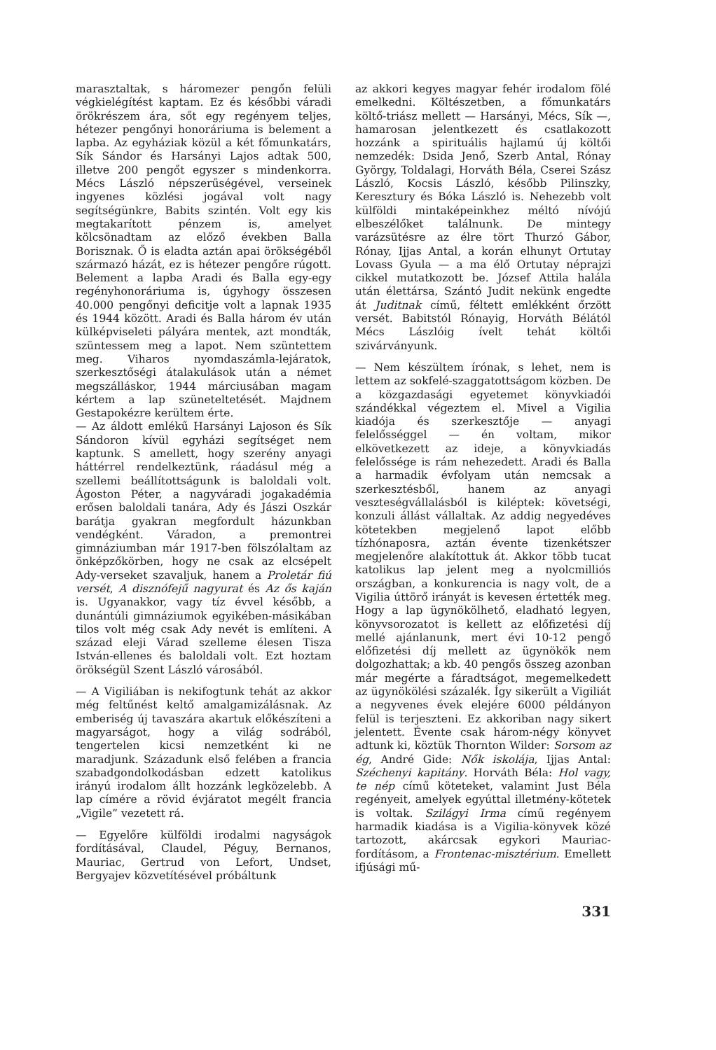marasztaltak, s háromezer pengőn felüli végkielégítést kaptam. Ez és későbbi váradi örökrészem ára, sőt egy regényem teljes, hétezer pengőnyi honoráriuma is belement a lapba. Az egyháziak közül a két főmunkatárs, Sík Sándor és Harsányi Lajos adtak 500, illetve 200 pengőt egyszer s mindenkorra. Mécs László népszerűségével, verseinek ingyenes közlési jogával volt nagy segítségünkre, Babits szintén. Volt egy kis megtakarított pénzem is, amelyet kölcsönadtam az előző években Balla Borisznak. Ő is eladta aztán apai örökségéből származó házát, ez is hétezer pengőre rúgott. Belement a lapba Aradi és Balla egy-egy regényhonoráriuma is, úgyhogy összesen 40.000 pengőnyi deficitje volt a lapnak 1935 és 1944 között. Aradi és Balla három év után külképviseleti pályára mentek, azt mondták, szüntessem meg a lapot. Nem szüntettem meg. Viharos nyomdaszámla-lejáratok, szerkesztőségi átalakulások után a német megszálláskor, 1944 márciusában magam kértem a lap szüneteltetését. Majdnem Gestapokézre kerültem érte.
— Az áldott emlékű Harsányi Lajoson és Sík Sándoron kívül egyházi segítséget nem kaptunk. S amellett, hogy szerény anyagi háttérrel rendelkeztünk, ráadásul még a szellemi beállítottságunk is baloldali volt. Ágoston Péter, a nagyváradi jogakadémia erősen baloldali tanára, Ady és Jászi Oszkár barátja gyakran megfordult házunkban vendégként. Váradon, a premontrei gimnáziumban már 1917-ben fölszólaltam az önképzőkörben, hogy ne csak az elcsépelt Ady-verseket szavaljuk, hanem a Proletár fiú versét, A disznófejű nagyurat és Az ős kaján is. Ugyanakkor, vagy tíz évvel később, a dunántúli gimnáziumok egyikében-másikában tilos volt még csak Ady nevét is említeni. A század eleji Várad szelleme élesen Tisza István-ellenes és baloldali volt. Ezt hoztam örökségül Szent László városából.
— A Vigiliában is nekifogtunk tehát az akkor még feltűnést keltő amalgamizálásnak. Az emberiség új tavaszára akartuk előkészíteni a magyarságot, hogy a világ sodrából, tengertelen kicsi nemzetként ki ne maradjunk. Századunk első felében a francia szabadgondolkodásban edzett katolikus irányú irodalom állt hozzánk legközelebb. A lap címére a rövid évjáratot megélt francia „Vigile” vezetett rá.
— Egyelőre külföldi irodalmi nagyságok fordításával, Claudel, Péguy, Bernanos, Mauriac, Gertrud von Lefort, Undset, Bergyajev közvetítésével próbáltunk
az akkori kegyes magyar fehér irodalom fölé emelkedni. Költészetben, a főmunkatárs költő-triász mellett — Harsányi, Mécs, Sík —, hamarosan jelentkezett és csatlakozott hozzánk a spirituális hajlamú új költői nemzedék: Dsida Jenő, Szerb Antal, Rónay György, Toldalagi, Horváth Béla, Cserei Szász László, Kocsis László, később Pilinszky, Keresztury és Bóka László is. Nehezebb volt külföldi mintaképeinkhez méltó nívójú elbeszélőket találnunk. De mintegy varázsütésre az élre tört Thurzó Gábor, Rónay, Ijjas Antal, a korán elhunyt Ortutay Lovass Gyula — a ma élő Ortutay néprajzi cikkel mutatkozott be. József Attila halála után élettársa, Szántó Judit nekünk engedte át Juditnak című, féltett emlékként őrzött versét. Babitstól Rónayig, Horváth Bélától Mécs Lászlóig ívelt tehát költői szivárványunk.
— Nem készültem írónak, s lehet, nem is lettem az sokfelé-szaggatottságom közben. De a közgazdasági egyetemet könyvkiadói szándékkal végeztem el. Mivel a Vigilia kiadója és szerkesztője — anyagi felelősséggel — én voltam, mikor elkövetkezett az ideje, a könyvkiadás felelőssége is rám nehezedett. Aradi és Balla a harmadik évfolyam után nemcsak a szerkesztésből, hanem az anyagi veszteségvállalásból is kiléptek: követségi, konzuli állást vállaltak. Az addig negyedéves kötetekben megjelenő lapot előbb tízhónaposra, aztán évente tizenkétszer megjelenőre alakítottuk át. Akkor több tucat katolikus lap jelent meg a nyolcmilliós országban, a konkurencia is nagy volt, de a Vigilia úttörő irányát is kevesen értették meg. Hogy a lap ügynökölhető, eladható legyen, könyvsorozatot is kellett az előfizetési díj mellé ajánlanunk, mert évi 10-12 pengő előfizetési díj mellett az ügynökök nem dolgozhattak; a kb. 40 pengős összeg azonban már megérte a fáradtságot, megemelkedett az ügynökölési százalék. Így sikerült a Vigiliát a negyvenes évek elejére 6000 példányon felül is terjeszteni. Ez akkoriban nagy sikert jelentett. Évente csak három-négy könyvet adtunk ki, köztük Thornton Wilder: Sorsom az ég, André Gide: Nők iskolája, Ijjas Antal: Széchenyi kapitány. Horváth Béla: Hol vagy, te nép című köteteket, valamint Just Béla regényeit, amelyek egyúttal illetmény-kötetek is voltak. Szilágyi Irma című regényem harmadik kiadása is a Vigilia-könyvek közé tartozott, akárcsak egykori Mauriac-fordításom, a Frontenac-misztérium. Emellett ifjúsági mű-
331